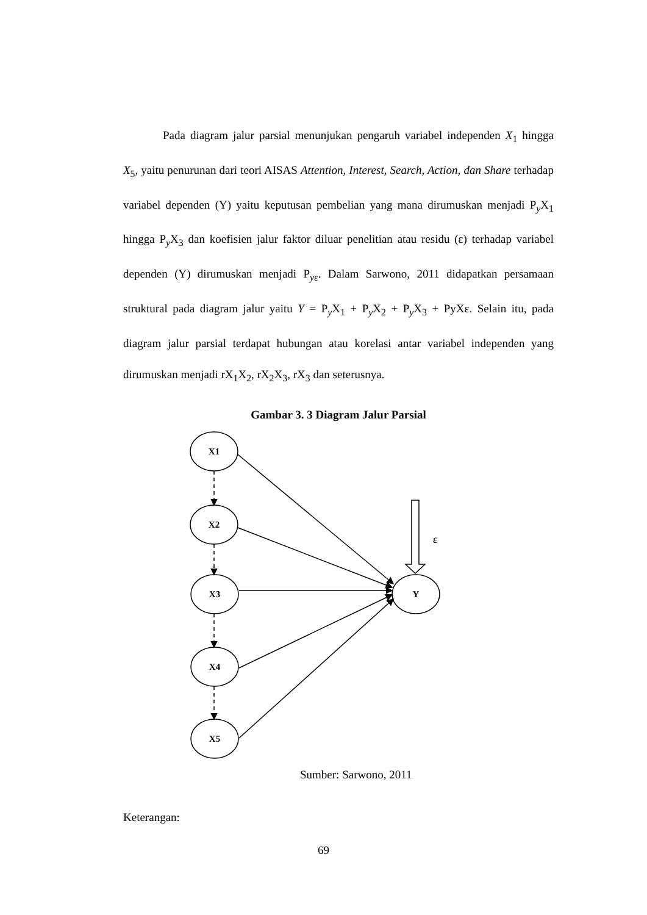Pada diagram jalur parsial menunjukan pengaruh variabel independen X<sub>1</sub> hingga X<sub>5</sub>, yaitu penurunan dari teori AISAS Attention, Interest, Search, Action, dan Share terhadap variabel dependen (Y) yaitu keputusan pembelian yang mana dirumuskan menjadi P<sub>y</sub>X<sub>1</sub> hingga P<sub>y</sub>X<sub>3</sub> dan koefisien jalur faktor diluar penelitian atau residu (ε) terhadap variabel dependen (Y) dirumuskan menjadi P<sub>yε</sub>. Dalam Sarwono, 2011 didapatkan persamaan struktural pada diagram jalur yaitu Y = P<sub>y</sub>X<sub>1</sub> + P<sub>y</sub>X<sub>2</sub> + P<sub>y</sub>X<sub>3</sub> + PyXε. Selain itu, pada diagram jalur parsial terdapat hubungan atau korelasi antar variabel independen yang dirumuskan menjadi rX<sub>1</sub>X<sub>2</sub>, rX<sub>2</sub>X<sub>3</sub>, rX<sub>3</sub> dan seterusnya.
Gambar 3. 3 Diagram Jalur Parsial
X1
X2
X3
X4
X5
Y
ε
Sumber: Sarwono, 2011
Keterangan:
69